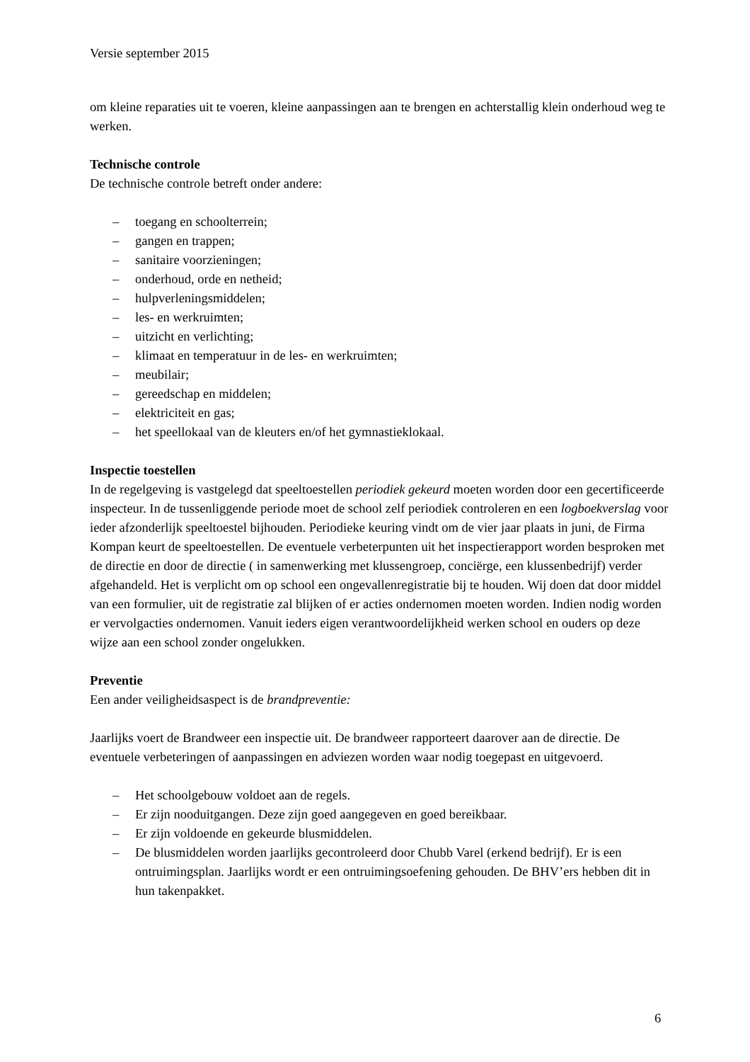Versie september 2015
om kleine reparaties uit te voeren, kleine aanpassingen aan te brengen en achterstallig klein onderhoud weg te werken.
Technische controle
De technische controle betreft onder andere:
– toegang en schoolterrein;
– gangen en trappen;
– sanitaire voorzieningen;
– onderhoud, orde en netheid;
– hulpverleningsmiddelen;
– les- en werkruimten;
– uitzicht en verlichting;
– klimaat en temperatuur in de les- en werkruimten;
– meubilair;
– gereedschap en middelen;
– elektriciteit en gas;
– het speellokaal van de kleuters en/of het gymnastieklokaal.
Inspectie toestellen
In de regelgeving is vastgelegd dat speeltoestellen periodiek gekeurd moeten worden door een gecertificeerde inspecteur. In de tussenliggende periode moet de school zelf periodiek controleren en een logboekverslag voor ieder afzonderlijk speeltoestel bijhouden. Periodieke keuring vindt om de vier jaar plaats in juni, de Firma Kompan keurt de speeltoestellen. De eventuele verbeterpunten uit het inspectierapport worden besproken met de directie en door de directie ( in samenwerking met klussengroep, conciërge, een klussenbedrijf) verder afgehandeld. Het is verplicht om op school een ongevallenregistratie bij te houden. Wij doen dat door middel van een formulier, uit de registratie zal blijken of er acties ondernomen moeten worden. Indien nodig worden er vervolgacties ondernomen. Vanuit ieders eigen verantwoordelijkheid werken school en ouders op deze wijze aan een school zonder ongelukken.
Preventie
Een ander veiligheidsaspect is de brandpreventie:
Jaarlijks voert de Brandweer een inspectie uit. De brandweer rapporteert daarover aan de directie. De eventuele verbeteringen of aanpassingen en adviezen worden waar nodig toegepast en uitgevoerd.
– Het schoolgebouw voldoet aan de regels.
– Er zijn nooduitgangen. Deze zijn goed aangegeven en goed bereikbaar.
– Er zijn voldoende en gekeurde blusmiddelen.
– De blusmiddelen worden jaarlijks gecontroleerd door Chubb Varel (erkend bedrijf). Er is een ontruimingsplan. Jaarlijks wordt er een ontruimingsoefening gehouden. De BHV’ers hebben dit in hun takenpakket.
6